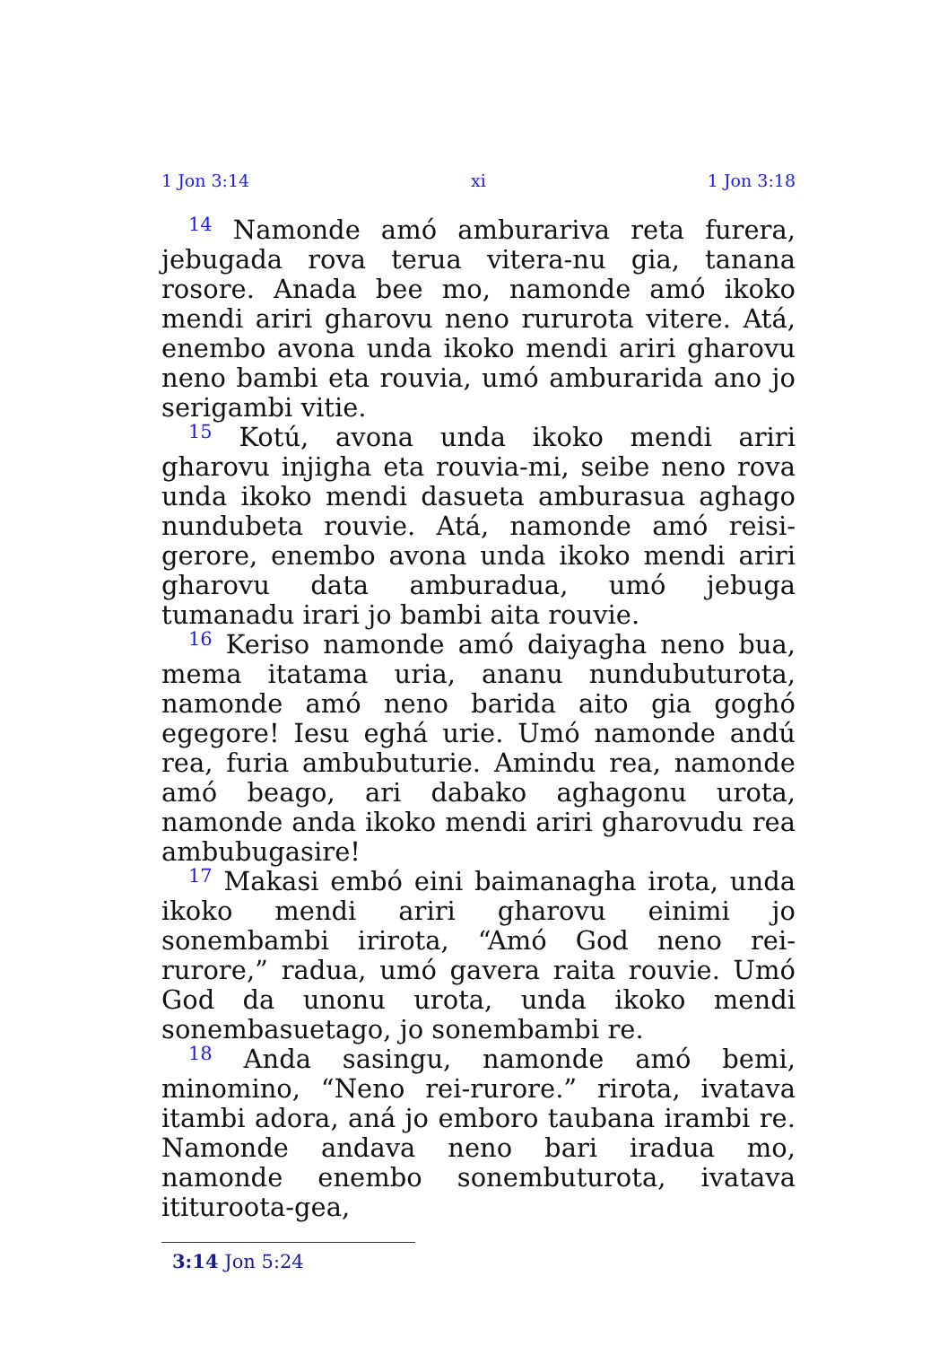1 Jon 3:14 xi 1 Jon 3:18
<sup>14</sup> Namonde amó amburariva reta furera, jebugada rova terua vitera-nu gia, tanana rosore. Anada bee mo, namonde amó ikoko mendi ariri gharovu neno rururota vitere. Atá, enembo avona unda ikoko mendi ariri gharovu neno bambi eta rouvia, umó amburarida ano jo serigambi vitie.
<sup>15</sup> Kotú, avona unda ikoko mendi ariri gharovu injigha eta rouvia-mi, seibe neno rova unda ikoko mendi dasueta amburasua aghago nundubeta rouvie. Atá, namonde amó reisi-gerore, enembo avona unda ikoko mendi ariri gharovu data amburadua, umó jebuga tumanadu irari jo bambi aita rouvie.
<sup>16</sup> Keriso namonde amó daiyagha neno bua, mema itatama uria, ananu nundubuturota, namonde amó neno barida aito gia goghó egegore! Iesu eghá urie. Umó namonde andú rea, furia ambubuturie. Amindu rea, namonde amó beago, ari dabako aghagonu urota, namonde anda ikoko mendi ariri gharovudu rea ambubugasire!
<sup>17</sup> Makasi embó eini baimanagha irota, unda ikoko mendi ariri gharovu einimi jo sonembambi irirota, “Amó God neno rei-rurore,” radua, umó gavera raita rouvie. Umó God da unonu urota, unda ikoko mendi sonembasuetago, jo sonembambi re.
<sup>18</sup> Anda sasingu, namonde amó bemi, minomino, “Neno rei-rurore.” rirota, ivatava itambi adora, aná jo emboro taubana irambi re. Namonde andava neno bari iradua mo, namonde enembo sonembuturota, ivatava itituroota-gea,
3:14 Jon 5:24